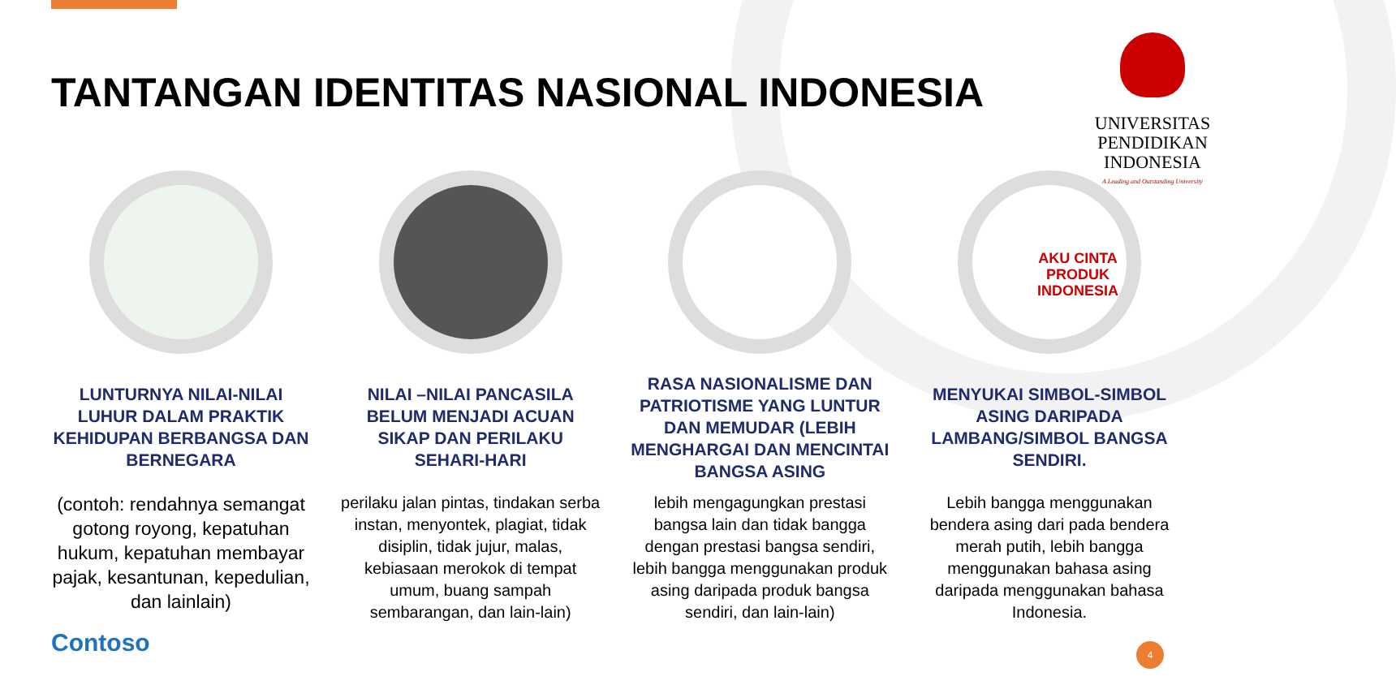TANTANGAN IDENTITAS NASIONAL INDONESIA
UNIVERSITAS
PENDIDIKAN
INDONESIA
A Leading and Outstanding University
LUNTURNYA NILAI-NILAI LUHUR DALAM PRAKTIK KEHIDUPAN BERBANGSA DAN BERNEGARA
(contoh: rendahnya semangat gotong royong, kepatuhan hukum, kepatuhan membayar pajak, kesantunan, kepedulian, dan lainlain)
NILAI –NILAI PANCASILA BELUM MENJADI ACUAN SIKAP DAN PERILAKU SEHARI-HARI
perilaku jalan pintas, tindakan serba instan, menyontek, plagiat, tidak disiplin, tidak jujur, malas, kebiasaan merokok di tempat umum, buang sampah sembarangan, dan lain-lain)
RASA NASIONALISME DAN PATRIOTISME YANG LUNTUR DAN MEMUDAR (LEBIH MENGHARGAI DAN MENCINTAI BANGSA ASING
lebih mengagungkan prestasi bangsa lain dan tidak bangga dengan prestasi bangsa sendiri, lebih bangga menggunakan produk asing daripada produk bangsa sendiri, dan lain-lain)
AKU CINTA PRODUK INDONESIA
MENYUKAI SIMBOL-SIMBOL ASING DARIPADA LAMBANG/SIMBOL BANGSA SENDIRI.
Lebih bangga menggunakan bendera asing dari pada bendera merah putih, lebih bangga menggunakan bahasa asing daripada menggunakan bahasa Indonesia.
Contoso 4